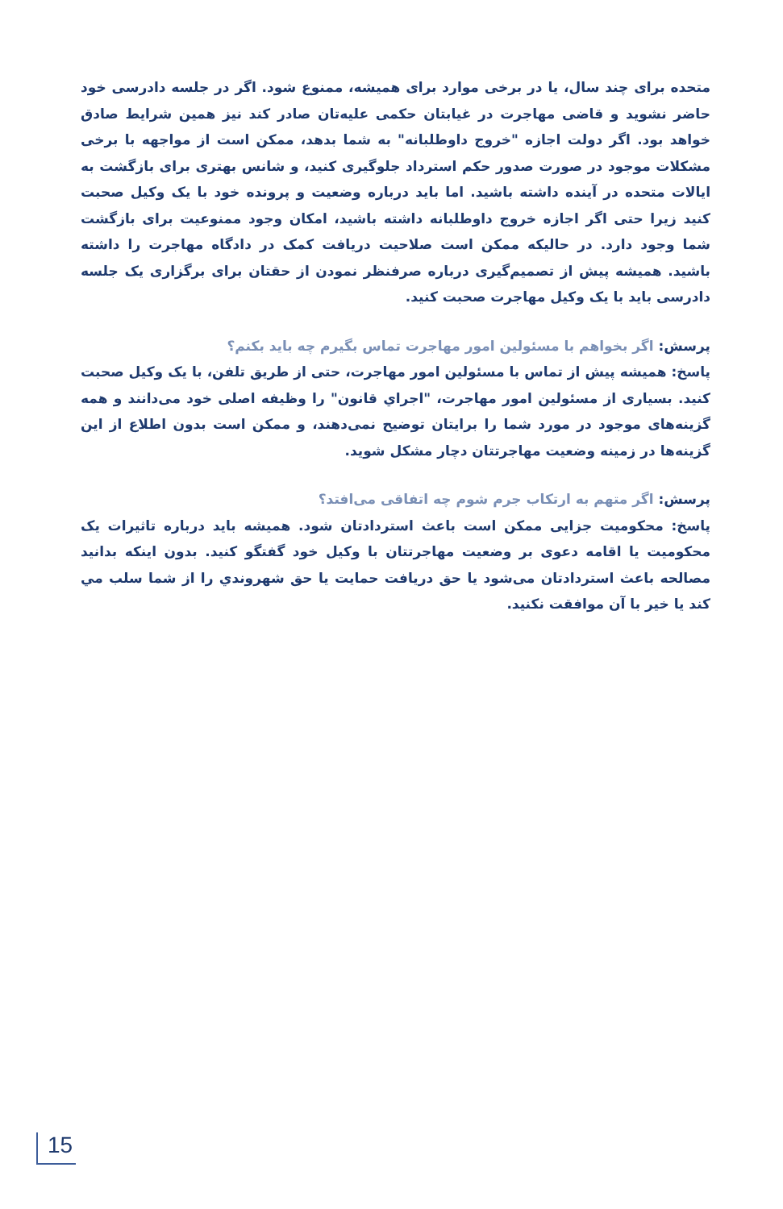متحده برای چند سال، یا در برخی موارد برای همیشه، ممنوع شود. اگر در جلسه دادرسی خود حاضر نشوید و قاضی مهاجرت در غیابتان حکمی علیه‌تان صادر کند نیز همین شرایط صادق خواهد بود. اگر دولت اجازه "خروج داوطلبانه" به شما بدهد، ممکن است از مواجهه با برخی مشکلات موجود در صورت صدور حکم استرداد جلوگیری کنید، و شانس بهتری برای بازگشت به ایالات متحده در آینده داشته باشید. اما باید درباره وضعیت و پرونده خود با یک وکیل صحبت کنید زیرا حتی اگر اجازه خروج داوطلبانه داشته باشید، امکان وجود ممنوعیت برای بازگشت شما وجود دارد. در حالیکه ممکن است صلاحیت دریافت کمک در دادگاه مهاجرت را داشته باشید. همیشه پیش از تصمیم‌گیری درباره صرفنظر نمودن از حقتان برای برگزاری یک جلسه دادرسی باید با یک وکیل مهاجرت صحبت کنید.
پرسش: اگر بخواهم با مسئولین امور مهاجرت تماس بگیرم چه باید بکنم؟
پاسخ: همیشه پیش از تماس با مسئولین امور مهاجرت، حتی از طریق تلفن، با یک وکیل صحبت کنید. بسیاری از مسئولین امور مهاجرت، "اجراي قانون" را وظیفه اصلی خود می‌دانند و همه گزینه‌های موجود در مورد شما را برایتان توضیح نمی‌دهند، و ممکن است بدون اطلاع از این گزینه‌ها در زمینه وضعیت مهاجرتتان دچار مشکل شوید.
پرسش: اگر متهم به ارتکاب جرم شوم چه اتفاقی می‌افتد؟
پاسخ: محکومیت جزایی ممکن است باعث استردادتان شود. همیشه باید درباره تاثیرات یک محکومیت یا اقامه دعوی بر وضعیت مهاجرتتان با وکیل خود گفتگو کنید. بدون اینکه بدانید مصالحه باعث استردادتان می‌شود یا حق دریافت حمایت یا حق شهروندي را از شما سلب مي کند یا خیر با آن موافقت نکنید.
15